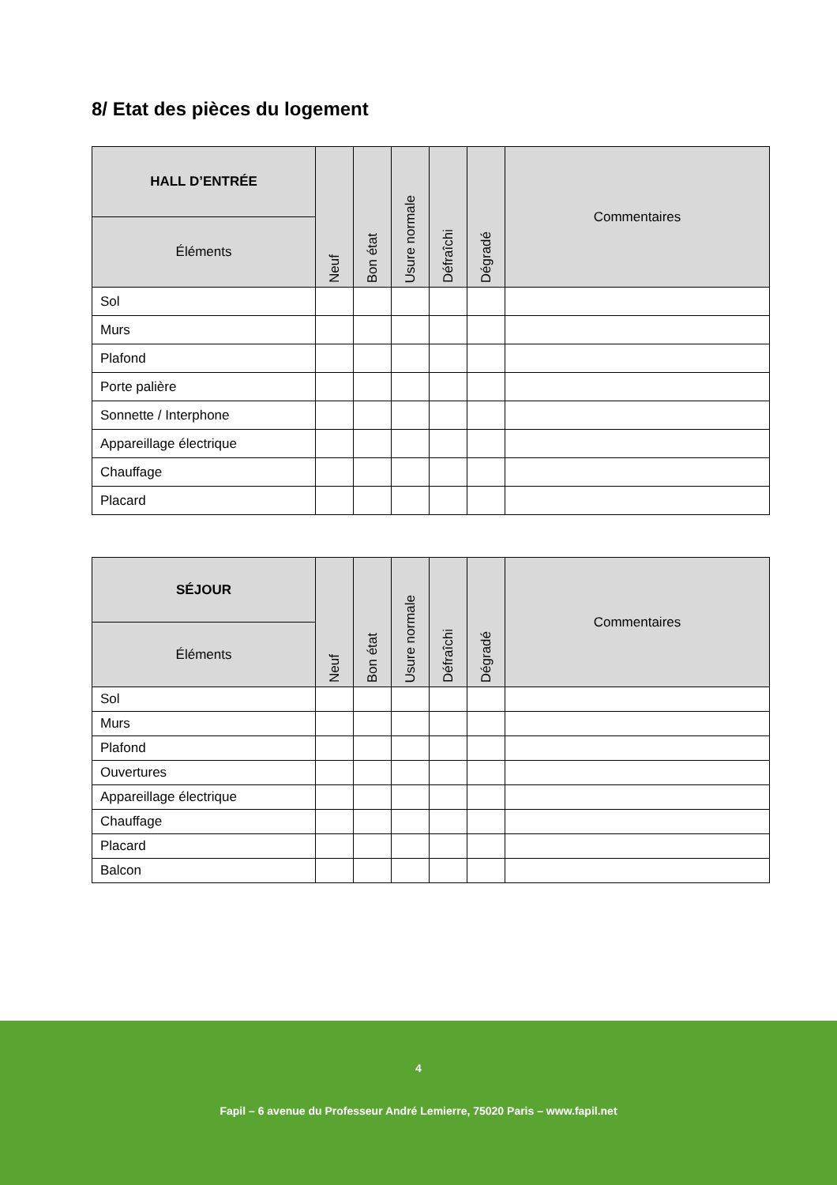8/ Etat des pièces du logement
| HALL D’ENTRÉE | Neuf | Bon état | Usure normale | Défraîchi | Dégradé | Commentaires |
| --- | --- | --- | --- | --- | --- | --- |
| Éléments | | | | | | |
| Sol | | | | | | |
| Murs | | | | | | |
| Plafond | | | | | | |
| Porte palière | | | | | | |
| Sonnette / Interphone | | | | | | |
| Appareillage électrique | | | | | | |
| Chauffage | | | | | | |
| Placard | | | | | | |
| SÉJOUR | Neuf | Bon état | Usure normale | Défraîchi | Dégradé | Commentaires |
| --- | --- | --- | --- | --- | --- | --- |
| Éléments | | | | | | |
| Sol | | | | | | |
| Murs | | | | | | |
| Plafond | | | | | | |
| Ouvertures | | | | | | |
| Appareillage électrique | | | | | | |
| Chauffage | | | | | | |
| Placard | | | | | | |
| Balcon | | | | | | |
4
Fapil – 6 avenue du Professeur André Lemierre, 75020 Paris – www.fapil.net